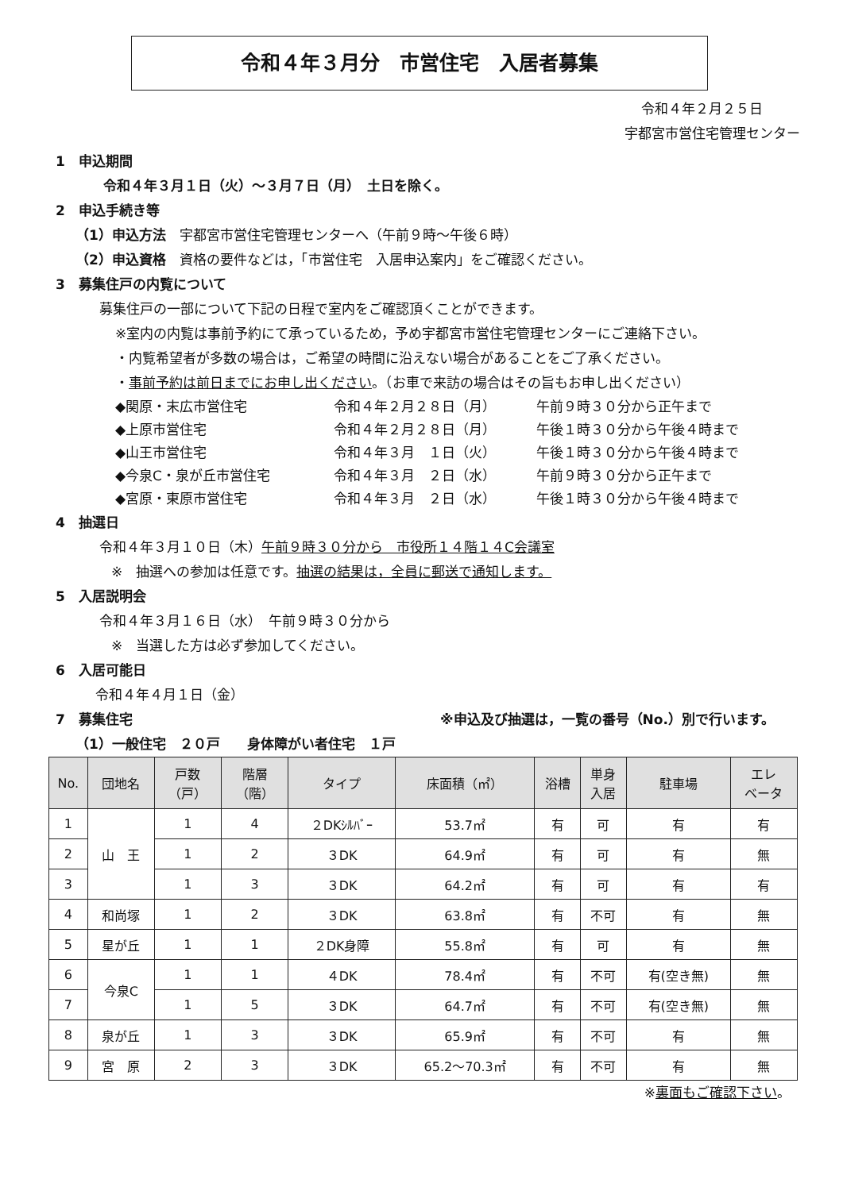令和４年３月分　市営住宅　入居者募集
令和４年２月２５日
宇都宮市営住宅管理センター
1　申込期間
令和４年３月１日（火）～３月７日（月）　土日を除く。
2　申込手続き等
（1）申込方法　宇都宮市営住宅管理センターへ（午前９時～午後６時）
（2）申込資格　資格の要件などは，「市営住宅　入居申込案内」をご確認ください。
3　募集住戸の内覧について
募集住戸の一部について下記の日程で室内をご確認頂くことができます。
※室内の内覧は事前予約にて承っているため，予め宇都宮市営住宅管理センターにご連絡下さい。
・内覧希望者が多数の場合は，ご希望の時間に沿えない場合があることをご了承ください。
・事前予約は前日までにお申し出ください。（お車で来訪の場合はその旨もお申し出ください）
◆関原・末広市営住宅 令和４年２月２８日（月） 午前９時３０分から正午まで ◆上原市営住宅 令和４年２月２８日（月） 午後１時３０分から午後４時まで ◆山王市営住宅 令和４年３月　１日（火） 午後１時３０分から午後４時まで ◆今泉C・泉が丘市営住宅 令和４年３月　２日（水） 午前９時３０分から正午まで ◆宮原・東原市営住宅 令和４年３月　２日（水） 午後１時３０分から午後４時まで
4　抽選日
令和４年３月１０日（木）午前９時３０分から　市役所１４階１４C会議室
※　抽選への参加は任意です。抽選の結果は，全員に郵送で通知します。
5　入居説明会
令和４年３月１６日（水）　午前９時３０分から
※　当選した方は必ず参加してください。
6　入居可能日
令和４年４月１日（金）
7　募集住宅 ※申込及び抽選は，一覧の番号（No.）別で行います。
（1）一般住宅　２０戸　　身体障がい者住宅　１戸
| No. | 団地名 | 戸数 （戸） | 階層 （階） | タイプ | 床面積（㎡） | 浴槽 | 単身 入居 | 駐車場 | エレ ベータ |
| --- | --- | --- | --- | --- | --- | --- | --- | --- | --- |
| 1 | 山 王 | 1 | 4 | ２DKｼﾙﾊﾞｰ | 53.7㎡ | 有 | 可 | 有 | 有 |
| 2 | | 1 | 2 | ３DK | 64.9㎡ | 有 | 可 | 有 | 無 |
| 3 | | 1 | 3 | ３DK | 64.2㎡ | 有 | 可 | 有 | 有 |
| 4 | 和尚塚 | 1 | 2 | ３DK | 63.8㎡ | 有 | 不可 | 有 | 無 |
| 5 | 星が丘 | 1 | 1 | ２DK身障 | 55.8㎡ | 有 | 可 | 有 | 無 |
| 6 | 今泉C | 1 | 1 | ４DK | 78.4㎡ | 有 | 不可 | 有(空き無) | 無 |
| 7 | | 1 | 5 | ３DK | 64.7㎡ | 有 | 不可 | 有(空き無) | 無 |
| 8 | 泉が丘 | 1 | 3 | ３DK | 65.9㎡ | 有 | 不可 | 有 | 無 |
| 9 | 宮 原 | 2 | 3 | ３DK | 65.2～70.3㎡ | 有 | 不可 | 有 | 無 |
※裏面もご確認下さい。